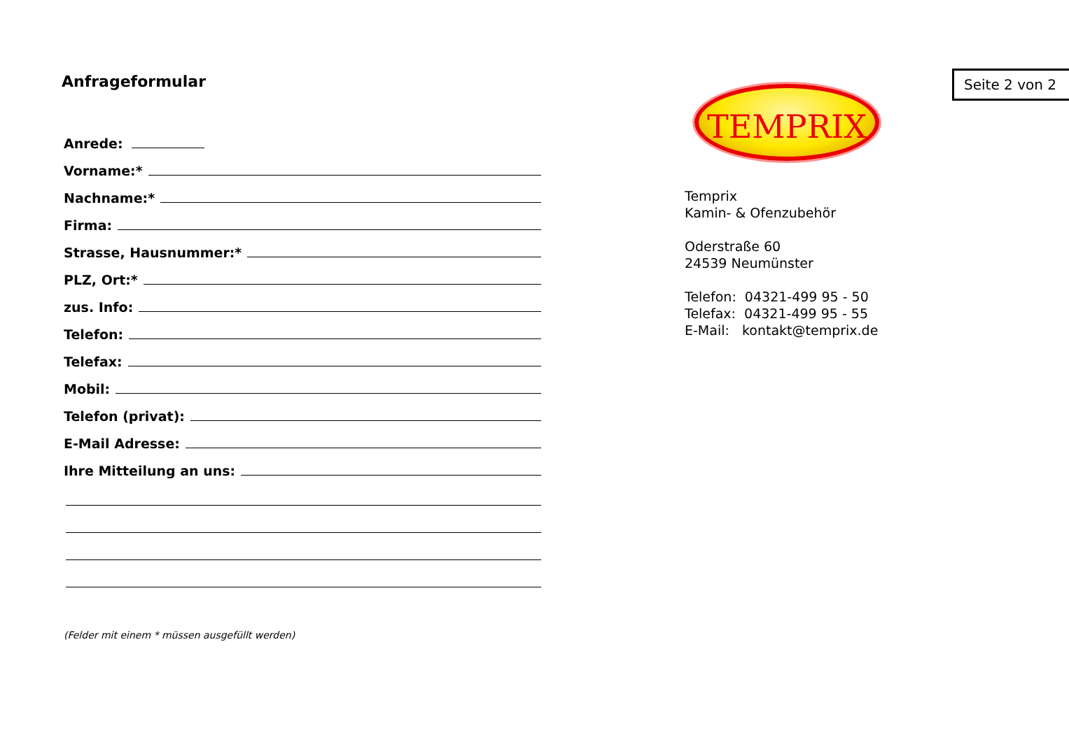Anfrageformular
Anrede:
Vorname:*
Nachname:*
Firma:
Strasse, Hausnummer:*
PLZ, Ort:*
zus. Info:
Telefon:
Telefax:
Mobil:
Telefon (privat):
E-Mail Adresse:
Ihre Mitteilung an uns:
(Felder mit einem * müssen ausgefüllt werden)
TEMPRIX
Seite 2 von 2
Temprix
Kamin- & Ofenzubehör
Oderstraße 60
24539 Neumünster
Telefon: 04321-499 95 - 50
Telefax: 04321-499 95 - 55
E-Mail: kontakt@temprix.de